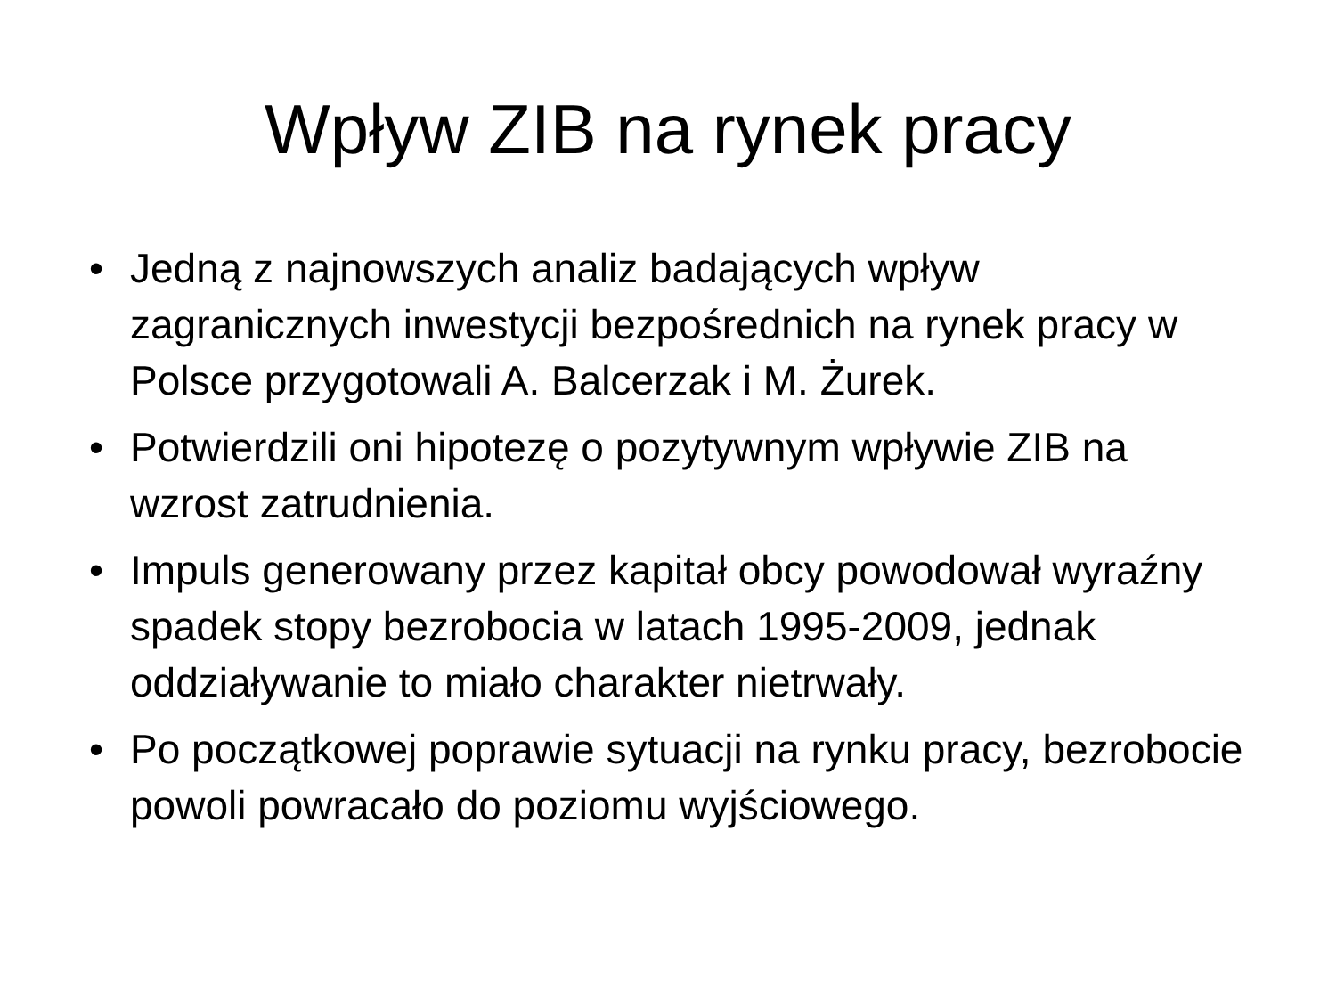Wpływ ZIB na rynek pracy
• Jedną z najnowszych analiz badających wpływ zagranicznych inwestycji bezpośrednich na rynek pracy w Polsce przygotowali A. Balcerzak i M. Żurek.
• Potwierdzili oni hipotezę o pozytywnym wpływie ZIB na wzrost zatrudnienia.
• Impuls generowany przez kapitał obcy powodował wyraźny spadek stopy bezrobocia w latach 1995-2009, jednak oddziaływanie to miało charakter nietrwały.
• Po początkowej poprawie sytuacji na rynku pracy, bezrobocie powoli powracało do poziomu wyjściowego.